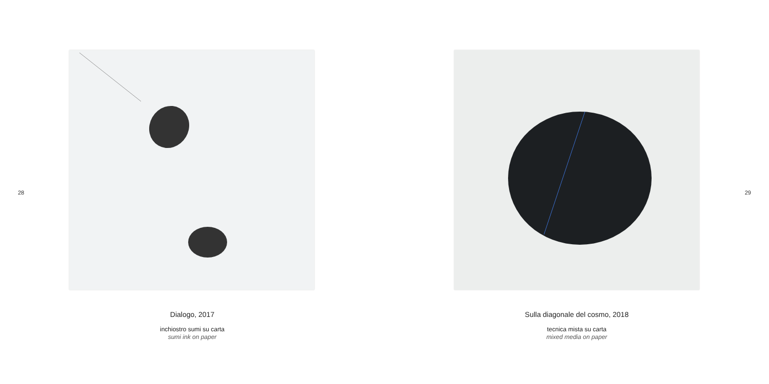28
Dialogo, 2017
inchiostro sumi su carta
sumi ink on paper
29
Sulla diagonale del cosmo, 2018
tecnica mista su carta
mixed media on paper